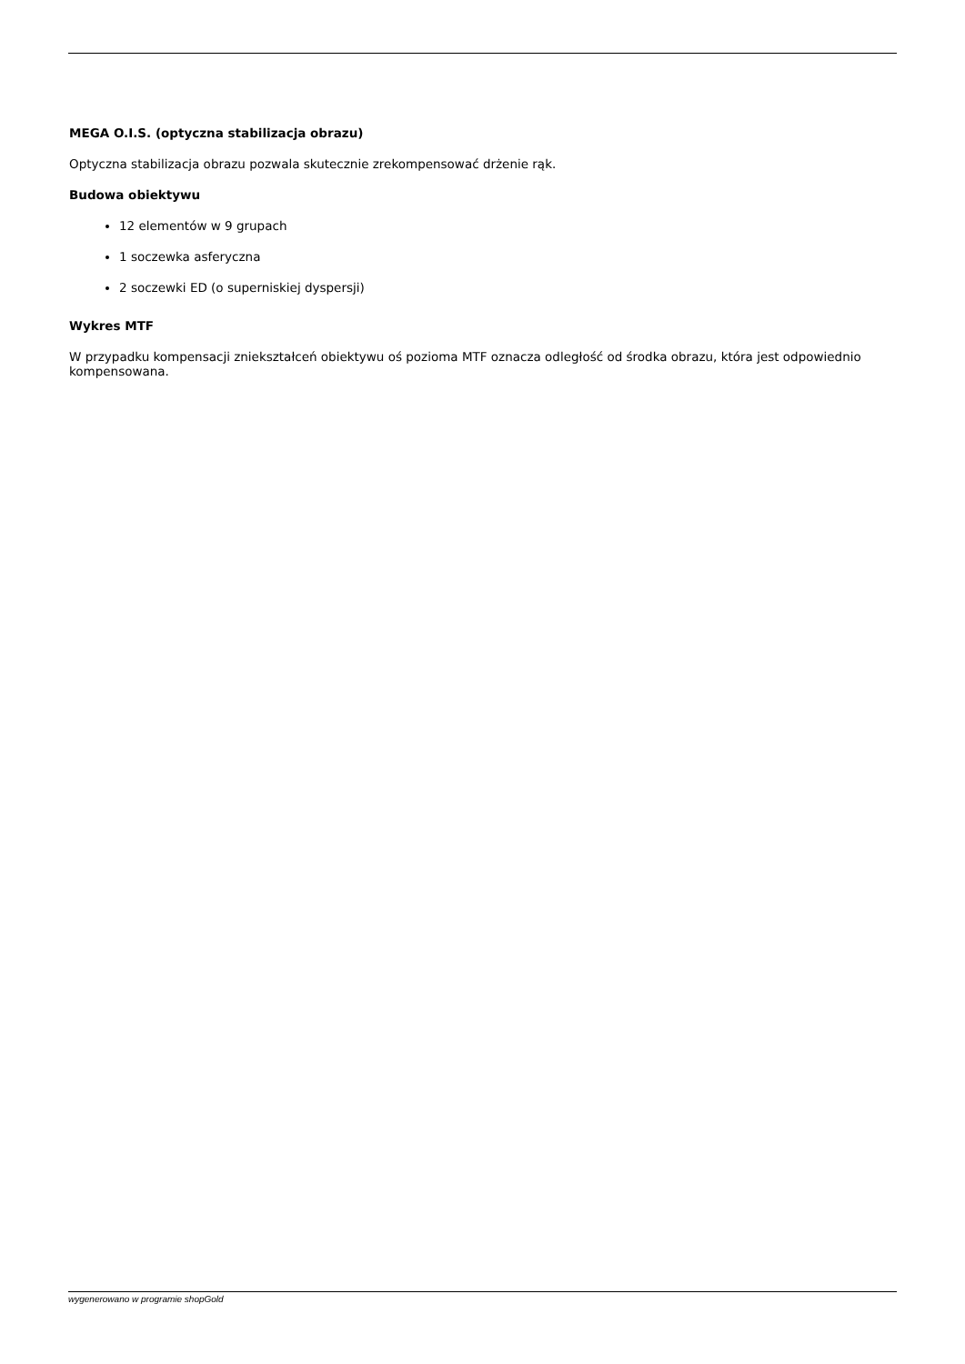MEGA O.I.S. (optyczna stabilizacja obrazu)
Optyczna stabilizacja obrazu pozwala skutecznie zrekompensować drżenie rąk.
Budowa obiektywu
12 elementów w 9 grupach
1 soczewka asferyczna
2 soczewki ED (o superniskiej dyspersji)
Wykres MTF
W przypadku kompensacji zniekształceń obiektywu oś pozioma MTF oznacza odległość od środka obrazu, która jest odpowiednio kompensowana.
wygenerowano w programie shopGold